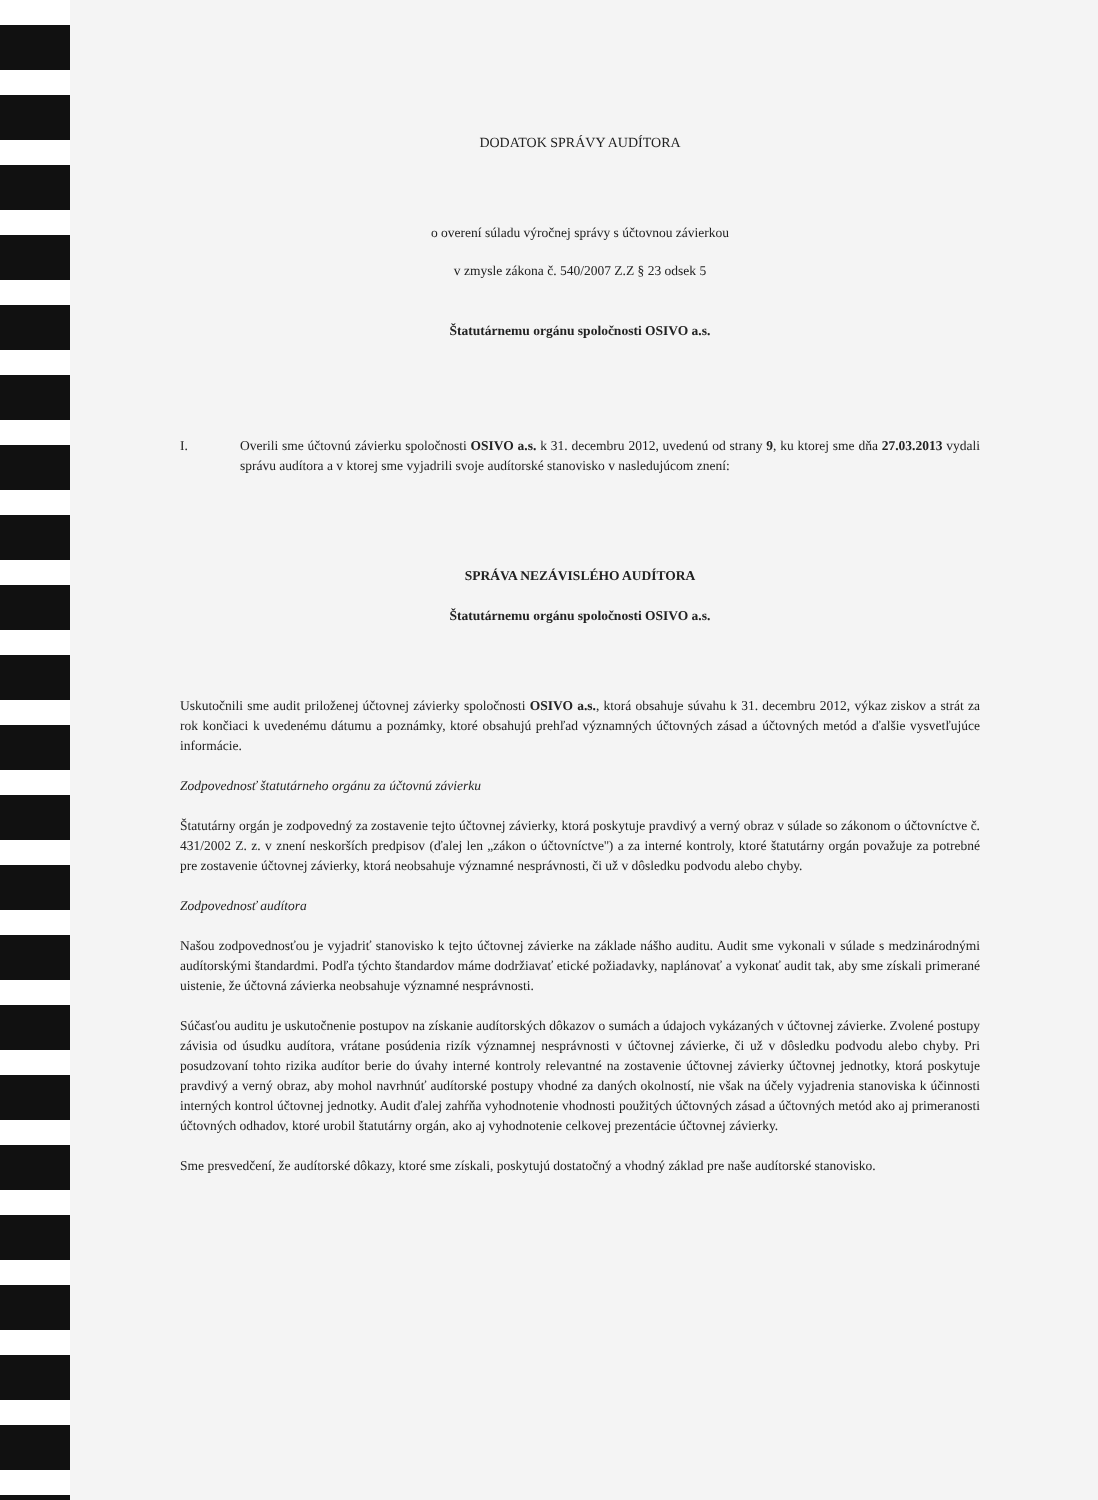DODATOK SPRÁVY AUDÍTORA
o overení súladu výročnej správy s účtovnou závierkou
v zmysle zákona č. 540/2007 Z.Z § 23 odsek 5
Štatutárnemu orgánu spoločnosti OSIVO a.s.
I. Overili sme účtovnú závierku spoločnosti OSIVO a.s. k 31. decembru 2012, uvedenú od strany 9, ku ktorej sme dňa 27.03.2013 vydali správu audítora a v ktorej sme vyjadrili svoje audítorské stanovisko v nasledujúcom znení:
SPRÁVA NEZÁVISLÉHO AUDÍTORA
Štatutárnemu orgánu spoločnosti OSIVO a.s.
Uskutočnili sme audit priloženej účtovnej závierky spoločnosti OSIVO a.s., ktorá obsahuje súvahu k 31. decembru 2012, výkaz ziskov a strát za rok končiaci k uvedenému dátumu a poznámky, ktoré obsahujú prehľad významných účtovných zásad a účtovných metód a ďalšie vysvetľujúce informácie.
Zodpovednosť štatutárneho orgánu za účtovnú závierku
Štatutárny orgán je zodpovedný za zostavenie tejto účtovnej závierky, ktorá poskytuje pravdivý a verný obraz v súlade so zákonom o účtovníctve č. 431/2002 Z. z. v znení neskorších predpisov (ďalej len „zákon o účtovníctve'') a za interné kontroly, ktoré štatutárny orgán považuje za potrebné pre zostavenie účtovnej závierky, ktorá neobsahuje významné nesprávnosti, či už v dôsledku podvodu alebo chyby.
Zodpovednosť audítora
Našou zodpovednosťou je vyjadriť stanovisko k tejto účtovnej závierke na základe nášho auditu. Audit sme vykonali v súlade s medzinárodnými audítorskými štandardmi. Podľa týchto štandardov máme dodržiavať etické požiadavky, naplánovať a vykonať audit tak, aby sme získali primerané uistenie, že účtovná závierka neobsahuje významné nesprávnosti.
Súčasťou auditu je uskutočnenie postupov na získanie audítorských dôkazov o sumách a údajoch vykázaných v účtovnej závierke. Zvolené postupy závisia od úsudku audítora, vrátane posúdenia rizík významnej nesprávnosti v účtovnej závierke, či už v dôsledku podvodu alebo chyby. Pri posudzovaní tohto rizika audítor berie do úvahy interné kontroly relevantné na zostavenie účtovnej závierky účtovnej jednotky, ktorá poskytuje pravdivý a verný obraz, aby mohol navrhnúť audítorské postupy vhodné za daných okolností, nie však na účely vyjadrenia stanoviska k účinnosti interných kontrol účtovnej jednotky. Audit ďalej zahŕňa vyhodnotenie vhodnosti použitých účtovných zásad a účtovných metód ako aj primeranosti účtovných odhadov, ktoré urobil štatutárny orgán, ako aj vyhodnotenie celkovej prezentácie účtovnej závierky.
Sme presvedčení, že audítorské dôkazy, ktoré sme získali, poskytujú dostatočný a vhodný základ pre naše audítorské stanovisko.